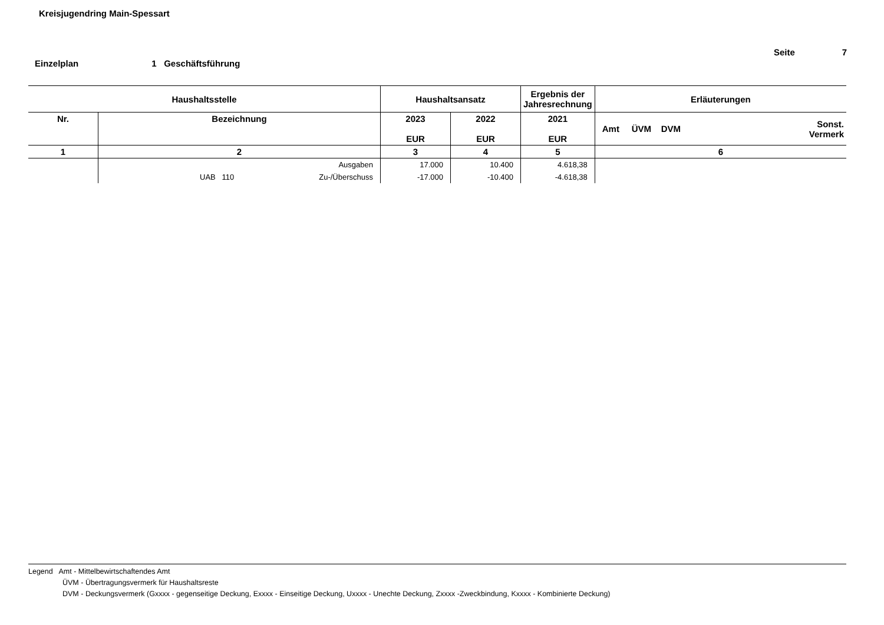Kreisjugendring Main-Spessart
Seite 7
Einzelplan 1 Geschäftsführung
| Haushaltsstelle | | Haushaltsansatz | | Ergebnis der Jahresrechnung | Erläuterungen | |
| --- | --- | --- | --- | --- | --- | --- |
| Nr. | Bezeichnung | 2023 EUR | 2022 EUR | 2021 EUR | Amt ÜVM DVM | Sonst. Vermerk |
| 1 | 2 | 3 | 4 | 5 | 6 | |
| | Ausgaben | 17.000 | 10.400 | 4.618,38 | | |
| | UAB 110 Zu-/Überschuss | -17.000 | -10.400 | -4.618,38 | | |
Legend Amt - Mittelbewirtschaftendes Amt
ÜVM - Übertragungsvermerk für Haushaltsreste
DVM - Deckungsvermerk (Gxxxx - gegenseitige Deckung, Exxxx - Einseitige Deckung, Uxxxx - Unechte Deckung, Zxxxx -Zweckbindung, Kxxxx - Kombinierte Deckung)